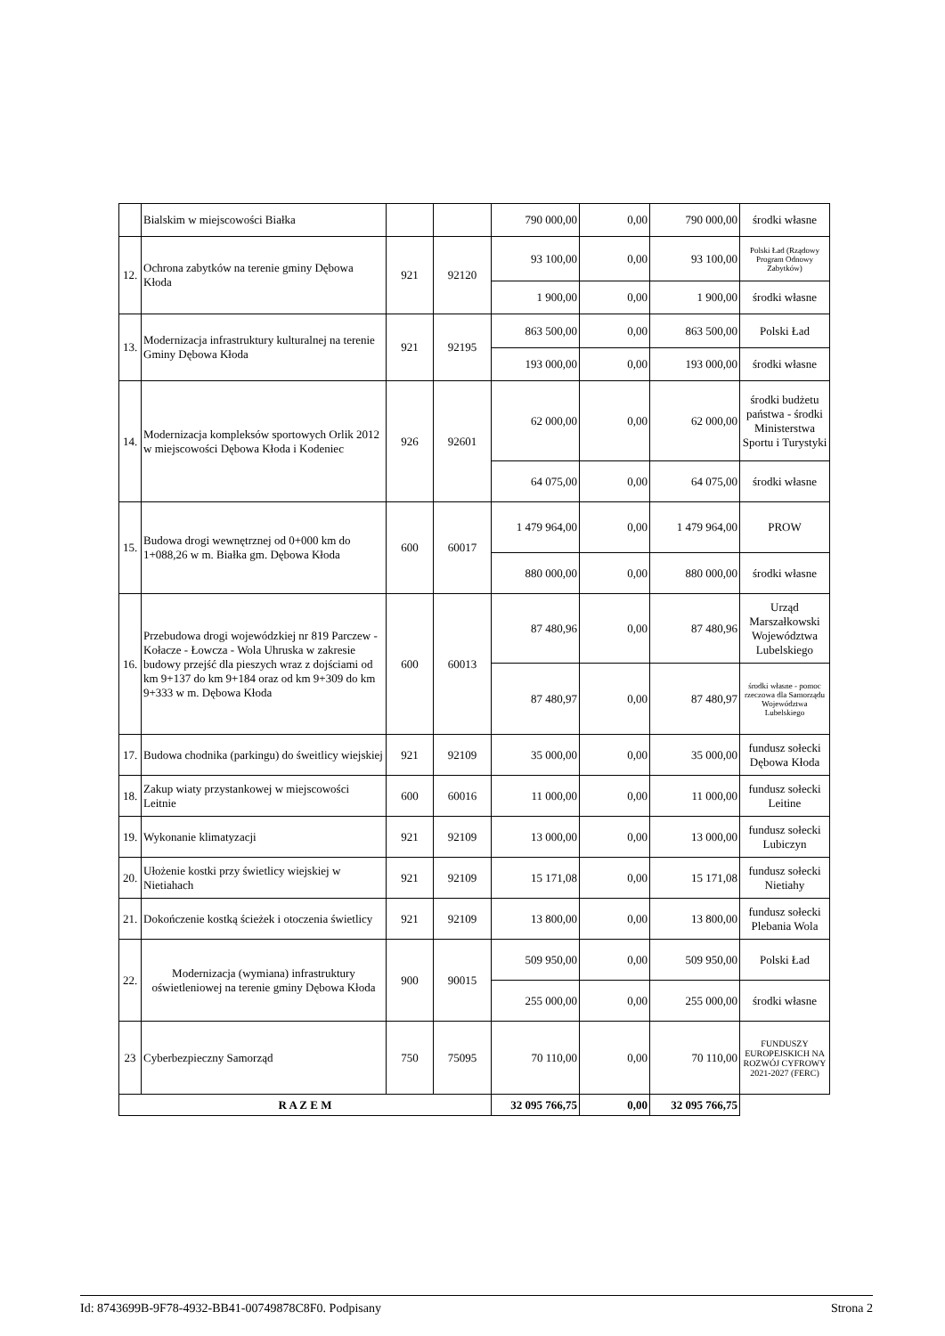| | Bialskim w miejscowości Białka | | | 790 000,00 | 0,00 | 790 000,00 | środki własne |
| 12. | Ochrona zabytków na terenie gminy Dębowa Kłoda | 921 | 92120 | 93 100,00 | 0,00 | 93 100,00 | Polski Ład (Rządowy Program Odnowy Zabytków) |
| | | | | 1 900,00 | 0,00 | 1 900,00 | środki własne |
| 13. | Modernizacja infrastruktury kulturalnej na terenie Gminy Dębowa Kłoda | 921 | 92195 | 863 500,00 | 0,00 | 863 500,00 | Polski Ład |
| | | | | 193 000,00 | 0,00 | 193 000,00 | środki własne |
| 14. | Modernizacja kompleksów sportowych Orlik 2012 w miejscowości Dębowa Kłoda i Kodeniec | 926 | 92601 | 62 000,00 | 0,00 | 62 000,00 | środki budżetu państwa - środki Ministerstwa Sportu i Turystyki |
| | | | | 64 075,00 | 0,00 | 64 075,00 | środki własne |
| 15. | Budowa drogi wewnętrznej od 0+000 km do 1+088,26 w m. Białka gm. Dębowa Kłoda | 600 | 60017 | 1 479 964,00 | 0,00 | 1 479 964,00 | PROW |
| | | | | 880 000,00 | 0,00 | 880 000,00 | środki własne |
| 16. | Przebudowa drogi wojewódzkiej nr 819 Parczew - Kołacze - Łowcza - Wola Uhruska w zakresie budowy przejść dla pieszych wraz z dojściami od km 9+137 do km 9+184 oraz od km 9+309 do km 9+333 w m. Dębowa Kłoda | 600 | 60013 | 87 480,96 | 0,00 | 87 480,96 | Urząd Marszałkowski Województwa Lubelskiego |
| | | | | 87 480,97 | 0,00 | 87 480,97 | środki własne - pomoc rzeczowa dla Samorządu Województwa Lubelskiego |
| 17. | Budowa chodnika (parkingu) do śweitlicy wiejskiej | 921 | 92109 | 35 000,00 | 0,00 | 35 000,00 | fundusz sołecki Dębowa Kłoda |
| 18. | Zakup wiaty przystankowej w miejscowości Leitnie | 600 | 60016 | 11 000,00 | 0,00 | 11 000,00 | fundusz sołecki Leitine |
| 19. | Wykonanie klimatyzacji | 921 | 92109 | 13 000,00 | 0,00 | 13 000,00 | fundusz sołecki Lubiczyn |
| 20. | Ułożenie kostki przy świetlicy wiejskiej w Nietiahach | 921 | 92109 | 15 171,08 | 0,00 | 15 171,08 | fundusz sołecki Nietiahy |
| 21. | Dokończenie kostką ścieżek i otoczenia świetlicy | 921 | 92109 | 13 800,00 | 0,00 | 13 800,00 | fundusz sołecki Plebania Wola |
| 22. | Modernizacja (wymiana) infrastruktury oświetleniowej na terenie gminy Dębowa Kłoda | 900 | 90015 | 509 950,00 | 0,00 | 509 950,00 | Polski Ład |
| | | | | 255 000,00 | 0,00 | 255 000,00 | środki własne |
| 23 | Cyberbezpieczny Samorząd | 750 | 75095 | 70 110,00 | 0,00 | 70 110,00 | FUNDUSZY EUROPEJSKICH NA ROZWÓJ CYFROWY 2021-2027 (FERC) |
| R A Z E M | | | | 32 095 766,75 | 0,00 | 32 095 766,75 | |
Id: 8743699B-9F78-4932-BB41-00749878C8F0. Podpisany Strona 2